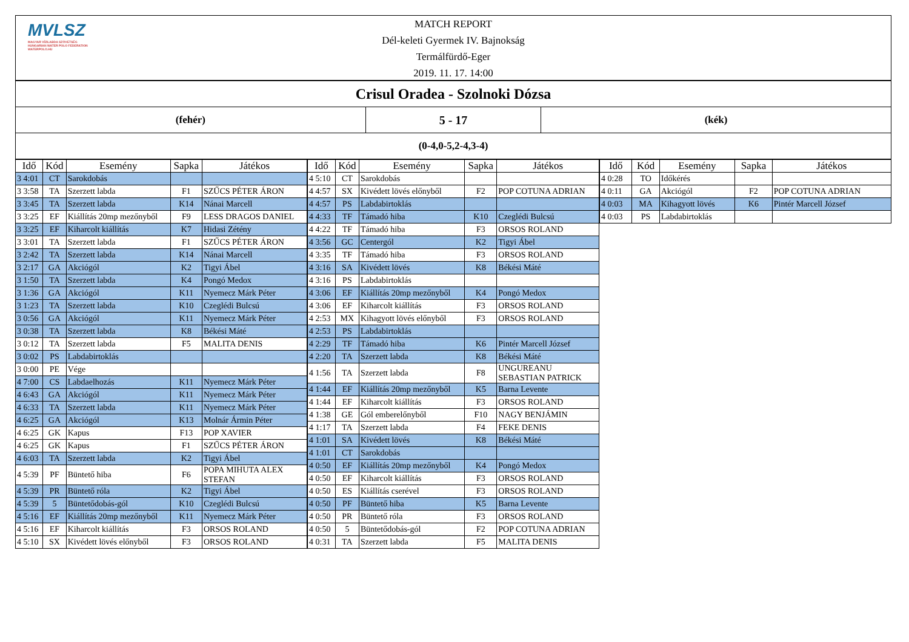MVLSZ
MAGYAR VÍZILABDA SZÖVETSÉG
HUNGARIAN WATER POLO FEDERATION
WATERPOLO.HU
MATCH REPORT
Dél-keleti Gyermek IV. Bajnokság
Termálfürdő-Eger
2019. 11. 17. 14:00
Crisul Oradea - Szolnoki Dózsa
(fehér)
5 - 17
(kék)
(0-4,0-5,2-4,3-4)
| Idő | Kód | Esemény | Sapka | Játékos |
| --- | --- | --- | --- | --- |
| 3 4:01 | CT | Sarokdobás | | |
| 3 3:58 | TA | Szerzett labda | F1 | SZŰCS PÉTER ÁRON |
| 3 3:45 | TA | Szerzett labda | K14 | Nánai Marcell |
| 3 3:25 | EF | Kiállítás 20mp mezőnyből | F9 | LESS DRAGOS DANIEL |
| 3 3:25 | EF | Kiharcolt kiállítás | K7 | Hidasi Zétény |
| 3 3:01 | TA | Szerzett labda | F1 | SZŰCS PÉTER ÁRON |
| 3 2:42 | TA | Szerzett labda | K14 | Nánai Marcell |
| 3 2:17 | GA | Akciógól | K2 | Tigyi Ábel |
| 3 1:50 | TA | Szerzett labda | K4 | Pongó Medox |
| 3 1:36 | GA | Akciógól | K11 | Nyemecz Márk Péter |
| 3 1:23 | TA | Szerzett labda | K10 | Czeglédi Bulcsú |
| 3 0:56 | GA | Akciógól | K11 | Nyemecz Márk Péter |
| 3 0:38 | TA | Szerzett labda | K8 | Békési Máté |
| 3 0:12 | TA | Szerzett labda | F5 | MALITA DENIS |
| 3 0:02 | PS | Labdabirtoklás | | |
| 3 0:00 | PE | Vége | | |
| 4 7:00 | CS | Labdaelhozás | K11 | Nyemecz Márk Péter |
| 4 6:43 | GA | Akciógól | K11 | Nyemecz Márk Péter |
| 4 6:33 | TA | Szerzett labda | K11 | Nyemecz Márk Péter |
| 4 6:25 | GA | Akciógól | K13 | Molnár Ármin Péter |
| 4 6:25 | GK | Kapus | F13 | POP XAVIER |
| 4 6:25 | GK | Kapus | F1 | SZŰCS PÉTER ÁRON |
| 4 6:03 | TA | Szerzett labda | K2 | Tigyi Ábel |
| 4 5:39 | PF | Büntető hiba | F6 | POPA MIHUTA ALEX STEFAN |
| 4 5:39 | PR | Büntető róla | K2 | Tigyi Ábel |
| 4 5:39 | 5 | Büntetődobás-gól | K10 | Czeglédi Bulcsú |
| 4 5:16 | EF | Kiállítás 20mp mezőnyből | K11 | Nyemecz Márk Péter |
| 4 5:16 | EF | Kiharcolt kiállítás | F3 | ORSOS ROLAND |
| 4 5:10 | SX | Kivédett lövés előnyből | F3 | ORSOS ROLAND |
| Idő | Kód | Esemény | Sapka | Játékos |
| --- | --- | --- | --- | --- |
| 4 5:10 | CT | Sarokdobás | | |
| 4 4:57 | SX | Kivédett lövés előnyből | F2 | POP COTUNA ADRIAN |
| 4 4:57 | PS | Labdabirtoklás | | |
| 4 4:33 | TF | Támadó hiba | K10 | Czeglédi Bulcsú |
| 4 4:22 | TF | Támadó hiba | F3 | ORSOS ROLAND |
| 4 3:56 | GC | Centergól | K2 | Tigyi Ábel |
| 4 3:35 | TF | Támadó hiba | F3 | ORSOS ROLAND |
| 4 3:16 | SA | Kivédett lövés | K8 | Békési Máté |
| 4 3:16 | PS | Labdabirtoklás | | |
| 4 3:06 | EF | Kiállítás 20mp mezőnyből | K4 | Pongó Medox |
| 4 3:06 | EF | Kiharcolt kiállítás | F3 | ORSOS ROLAND |
| 4 2:53 | MX | Kihagyott lövés előnyből | F3 | ORSOS ROLAND |
| 4 2:53 | PS | Labdabirtoklás | | |
| 4 2:29 | TF | Támadó hiba | K6 | Pintér Marcell József |
| 4 2:20 | TA | Szerzett labda | K8 | Békési Máté |
| 4 1:56 | TA | Szerzett labda | F8 | UNGUREANU SEBASTIAN PATRICK |
| 4 1:44 | EF | Kiállítás 20mp mezőnyből | K5 | Barna Levente |
| 4 1:44 | EF | Kiharcolt kiállítás | F3 | ORSOS ROLAND |
| 4 1:38 | GE | Gól emberelőnyből | F10 | NAGY BENJÁMIN |
| 4 1:17 | TA | Szerzett labda | F4 | FEKE DENIS |
| 4 1:01 | SA | Kivédett lövés | K8 | Békési Máté |
| 4 1:01 | CT | Sarokdobás | | |
| 4 0:50 | EF | Kiállítás 20mp mezőnyből | K4 | Pongó Medox |
| 4 0:50 | EF | Kiharcolt kiállítás | F3 | ORSOS ROLAND |
| 4 0:50 | ES | Kiállítás cserével | F3 | ORSOS ROLAND |
| 4 0:50 | PF | Büntető hiba | K5 | Barna Levente |
| 4 0:50 | PR | Büntető róla | F3 | ORSOS ROLAND |
| 4 0:50 | 5 | Büntetődobás-gól | F2 | POP COTUNA ADRIAN |
| 4 0:31 | TA | Szerzett labda | F5 | MALITA DENIS |
| Idő | Kód | Esemény | Sapka | Játékos |
| --- | --- | --- | --- | --- |
| 4 0:28 | TO | Időkérés | | |
| 4 0:11 | GA | Akciógól | F2 | POP COTUNA ADRIAN |
| 4 0:03 | MA | Kihagyott lövés | K6 | Pintér Marcell József |
| 4 0:03 | PS | Labdabirtoklás | | |